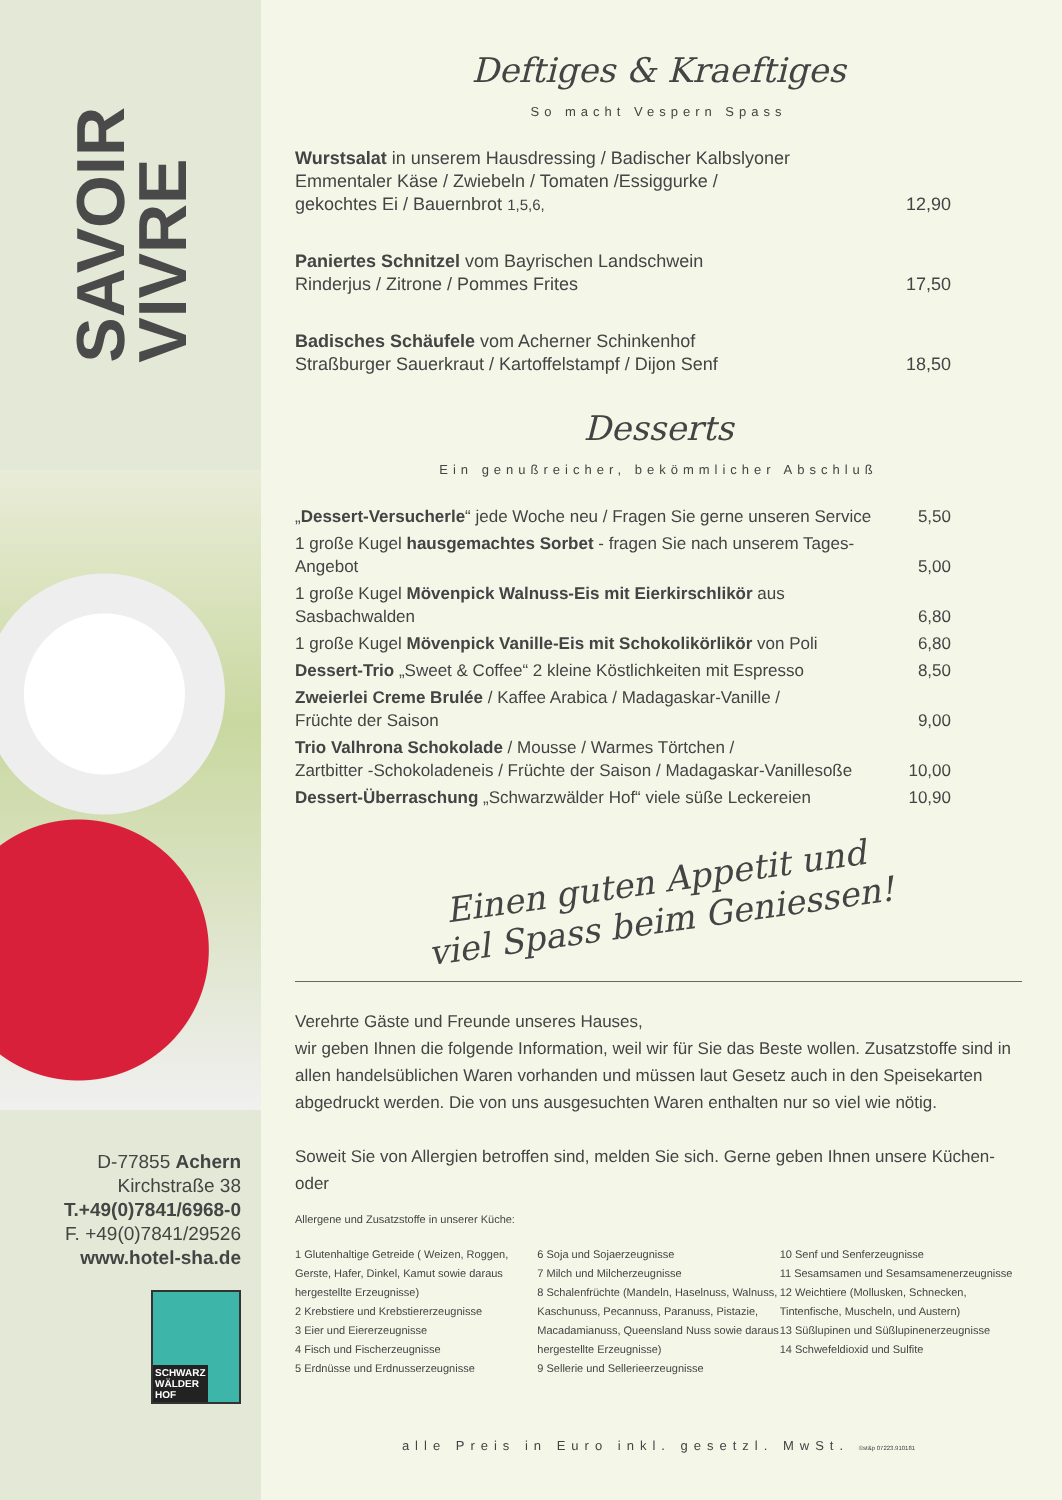SAVOIR
VIVRE
D-77855 Achern
Kirchstraße 38
T.+49(0)7841/6968-0
F. +49(0)7841/29526
www.hotel-sha.de
SCHWARZ
WÄLDER
HOF
Deftiges & Kraeftiges
So macht Vespern Spass
| Wurstsalat in unserem Hausdressing / Badischer Kalbslyoner Emmentaler Käse / Zwiebeln / Tomaten /Essiggurke / gekochtes Ei / Bauernbrot 1,5,6, | 12,90 |
| Paniertes Schnitzel vom Bayrischen Landschwein Rinderjus / Zitrone / Pommes Frites | 17,50 |
| Badisches Schäufele vom Acherner Schinkenhof Straßburger Sauerkraut / Kartoffelstampf / Dijon Senf | 18,50 |
Desserts
Ein genußreicher, bekömmlicher Abschluß
| „ Dessert-Versucherle “ jede Woche neu / Fragen Sie gerne unseren Service | 5,50 |
| 1 große Kugel hausgemachtes Sorbet - fragen Sie nach unserem Tages-Angebot | 5,00 |
| 1 große Kugel Mövenpick Walnuss-Eis mit Eierkirschlikör aus Sasbachwalden | 6,80 |
| 1 große Kugel Mövenpick Vanille-Eis mit Schokolikörlikör von Poli | 6,80 |
| Dessert-Trio „Sweet & Coffee“ 2 kleine Köstlichkeiten mit Espresso | 8,50 |
| Zweierlei Creme Brulée / Kaffee Arabica / Madagaskar-Vanille / Früchte der Saison | 9,00 |
| Trio Valhrona Schokolade / Mousse / Warmes Törtchen / Zartbitter -Schokoladeneis / Früchte der Saison / Madagaskar-Vanillesoße | 10,00 |
| Dessert-Überraschung „Schwarzwälder Hof“ viele süße Leckereien | 10,90 |
Einen guten Appetit und
viel Spass beim Geniessen!
Verehrte Gäste und Freunde unseres Hauses,
wir geben Ihnen die folgende Information, weil wir für Sie das Beste wollen. Zusatzstoffe sind in allen handelsüblichen Waren vorhanden und müssen laut Gesetz auch in den Speisekarten abgedruckt werden. Die von uns ausgesuchten Waren enthalten nur so viel wie nötig.
Soweit Sie von Allergien betroffen sind, melden Sie sich. Gerne geben Ihnen unsere Küchen- oder
Allergene und Zusatzstoffe in unserer Küche:
1 Glutenhaltige Getreide ( Weizen, Roggen, Gerste, Hafer, Dinkel, Kamut sowie daraus hergestellte Erzeugnisse)
2 Krebstiere und Krebstiererzeugnisse
3 Eier und Eiererzeugnisse
4 Fisch und Fischerzeugnisse
5 Erdnüsse und Erdnusserzeugnisse
6 Soja und Sojaerzeugnisse
7 Milch und Milcherzeugnisse
8 Schalenfrüchte (Mandeln, Haselnuss, Walnuss, Kaschunuss, Pecannuss, Paranuss, Pistazie, Macadamianuss, Queensland Nuss sowie daraus hergestellte Erzeugnisse)
9 Sellerie und Sellerieerzeugnisse
10 Senf und Senferzeugnisse
11 Sesamsamen und Sesamsamenerzeugnisse
12 Weichtiere (Mollusken, Schnecken, Tintenfische, Muscheln, und Austern)
13 Süßlupinen und Süßlupinenerzeugnisse
14 Schwefeldioxid und Sulfite
alle Preis in Euro inkl. gesetzl. MwSt. ©st&p 07223.910181